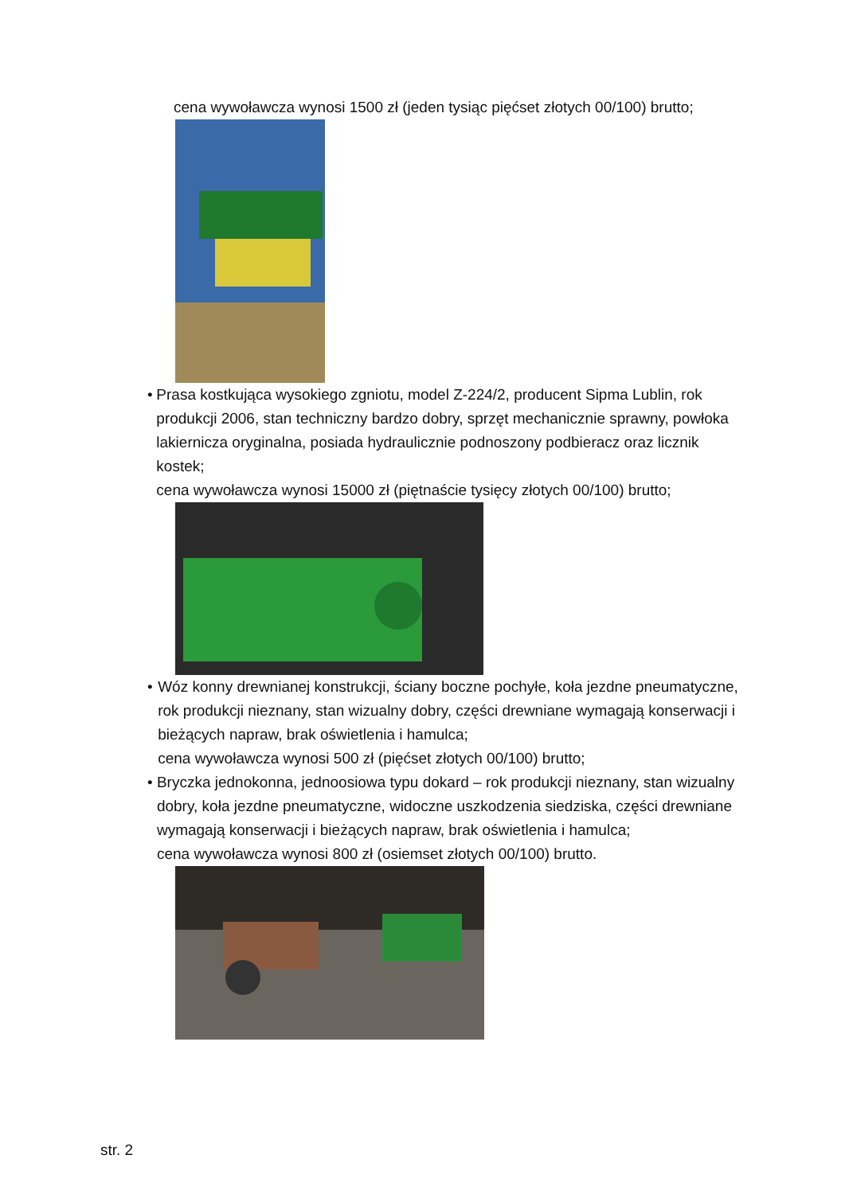cena wywoławcza wynosi 1500 zł (jeden tysiąc pięćset złotych 00/100) brutto;
• Prasa kostkująca wysokiego zgniotu, model Z-224/2, producent Sipma Lublin, rok produkcji 2006, stan techniczny bardzo dobry, sprzęt mechanicznie sprawny, powłoka lakiernicza oryginalna, posiada hydraulicznie podnoszony podbieracz oraz licznik kostek;
cena wywoławcza wynosi 15000 zł (piętnaście tysięcy złotych 00/100) brutto;
• Wóz konny drewnianej konstrukcji, ściany boczne pochyłe, koła jezdne pneumatyczne, rok produkcji nieznany, stan wizualny dobry, części drewniane wymagają konserwacji i bieżących napraw, brak oświetlenia i hamulca;
cena wywoławcza wynosi 500 zł (pięćset złotych 00/100) brutto;
• Bryczka jednokonna, jednoosiowa typu dokard – rok produkcji nieznany, stan wizualny dobry, koła jezdne pneumatyczne, widoczne uszkodzenia siedziska, części drewniane wymagają konserwacji i bieżących napraw, brak oświetlenia i hamulca;
cena wywoławcza wynosi 800 zł (osiemset złotych 00/100) brutto.
str. 2